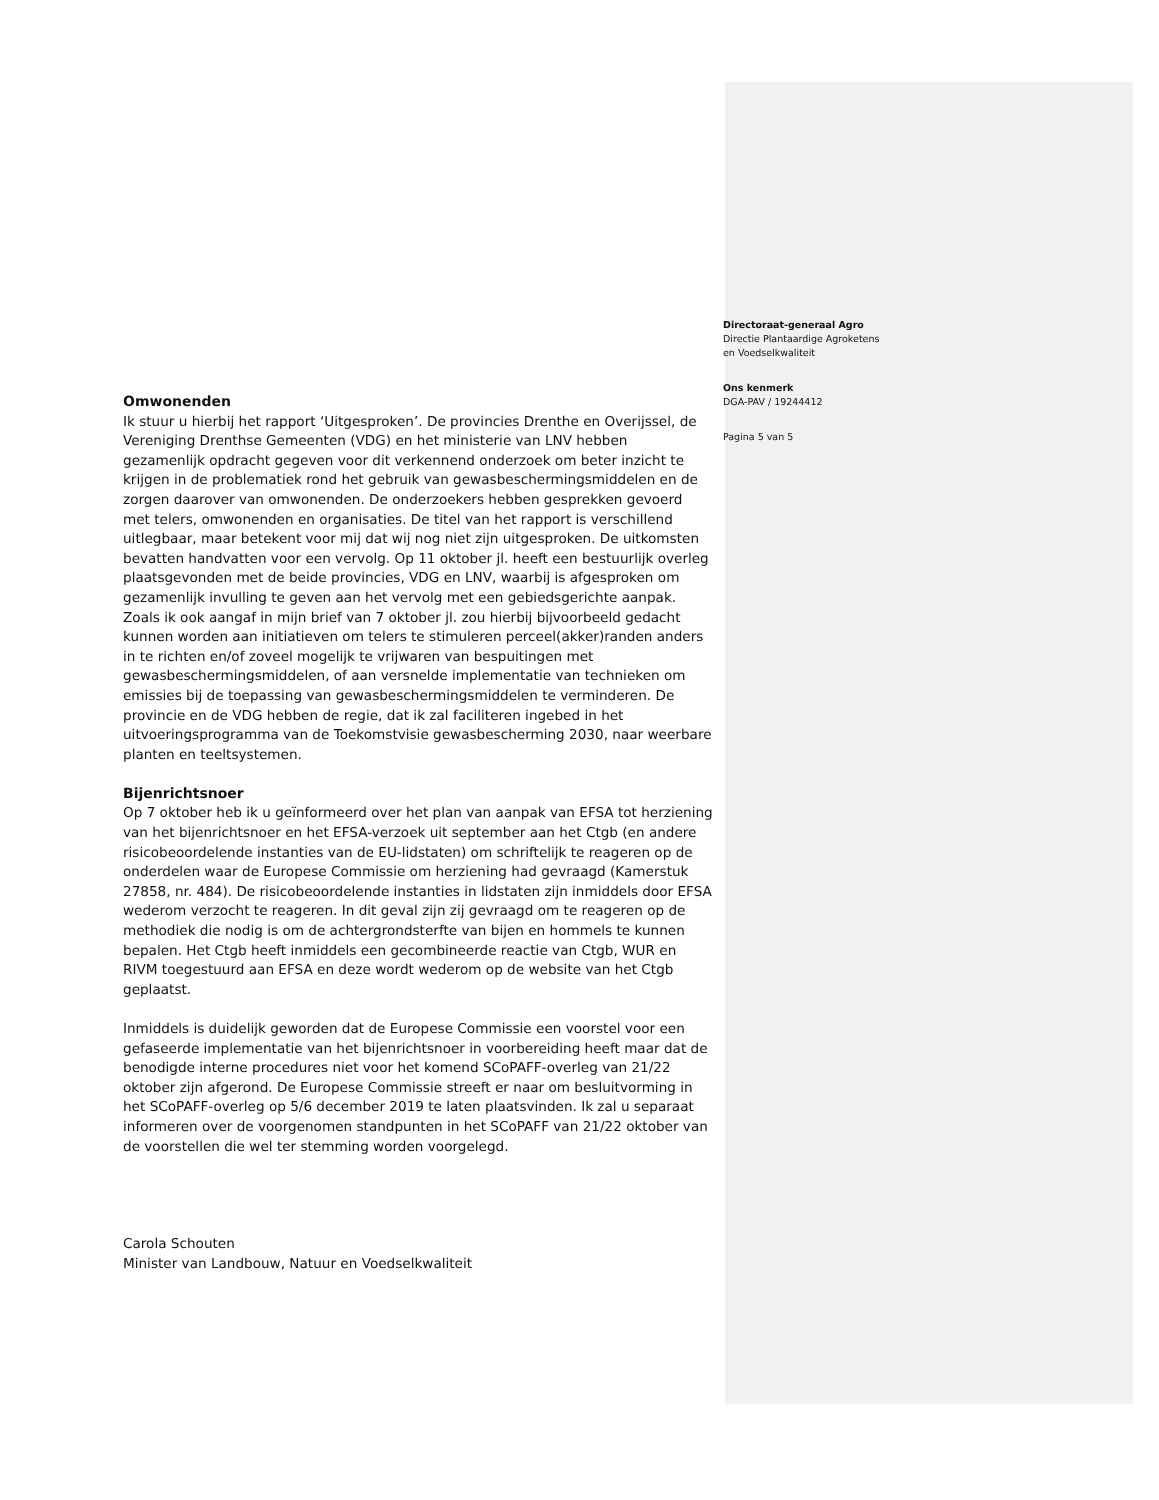Omwonenden
Ik stuur u hierbij het rapport ‘Uitgesproken’. De provincies Drenthe en Overijssel, de Vereniging Drenthse Gemeenten (VDG) en het ministerie van LNV hebben gezamenlijk opdracht gegeven voor dit verkennend onderzoek om beter inzicht te krijgen in de problematiek rond het gebruik van gewasbeschermingsmiddelen en de zorgen daarover van omwonenden. De onderzoekers hebben gesprekken gevoerd met telers, omwonenden en organisaties. De titel van het rapport is verschillend uitlegbaar, maar betekent voor mij dat wij nog niet zijn uitgesproken. De uitkomsten bevatten handvatten voor een vervolg. Op 11 oktober jl. heeft een bestuurlijk overleg plaatsgevonden met de beide provincies, VDG en LNV, waarbij is afgesproken om gezamenlijk invulling te geven aan het vervolg met een gebiedsgerichte aanpak. Zoals ik ook aangaf in mijn brief van 7 oktober jl. zou hierbij bijvoorbeeld gedacht kunnen worden aan initiatieven om telers te stimuleren perceel(akker)randen anders in te richten en/of zoveel mogelijk te vrijwaren van bespuitingen met gewasbeschermingsmiddelen, of aan versnelde implementatie van technieken om emissies bij de toepassing van gewasbeschermingsmiddelen te verminderen. De provincie en de VDG hebben de regie, dat ik zal faciliteren ingebed in het uitvoeringsprogramma van de Toekomstvisie gewasbescherming 2030, naar weerbare planten en teeltsystemen.
Bijenrichtsnoer
Op 7 oktober heb ik u geïnformeerd over het plan van aanpak van EFSA tot herziening van het bijenrichtsnoer en het EFSA-verzoek uit september aan het Ctgb (en andere risicobeoordelende instanties van de EU-lidstaten) om schriftelijk te reageren op de onderdelen waar de Europese Commissie om herziening had gevraagd (Kamerstuk 27858, nr. 484). De risicobeoordelende instanties in lidstaten zijn inmiddels door EFSA wederom verzocht te reageren. In dit geval zijn zij gevraagd om te reageren op de methodiek die nodig is om de achtergrondsterfte van bijen en hommels te kunnen bepalen. Het Ctgb heeft inmiddels een gecombineerde reactie van Ctgb, WUR en RIVM toegestuurd aan EFSA en deze wordt wederom op de website van het Ctgb geplaatst.
Inmiddels is duidelijk geworden dat de Europese Commissie een voorstel voor een gefaseerde implementatie van het bijenrichtsnoer in voorbereiding heeft maar dat de benodigde interne procedures niet voor het komend SCoPAFF-overleg van 21/22 oktober zijn afgerond. De Europese Commissie streeft er naar om besluitvorming in het SCoPAFF-overleg op 5/6 december 2019 te laten plaatsvinden. Ik zal u separaat informeren over de voorgenomen standpunten in het SCoPAFF van 21/22 oktober van de voorstellen die wel ter stemming worden voorgelegd.
Carola Schouten
Minister van Landbouw, Natuur en Voedselkwaliteit
Directoraat-generaal Agro
Directie Plantaardige Agroketens
en Voedselkwaliteit
Ons kenmerk
DGA-PAV / 19244412
Pagina 5 van 5